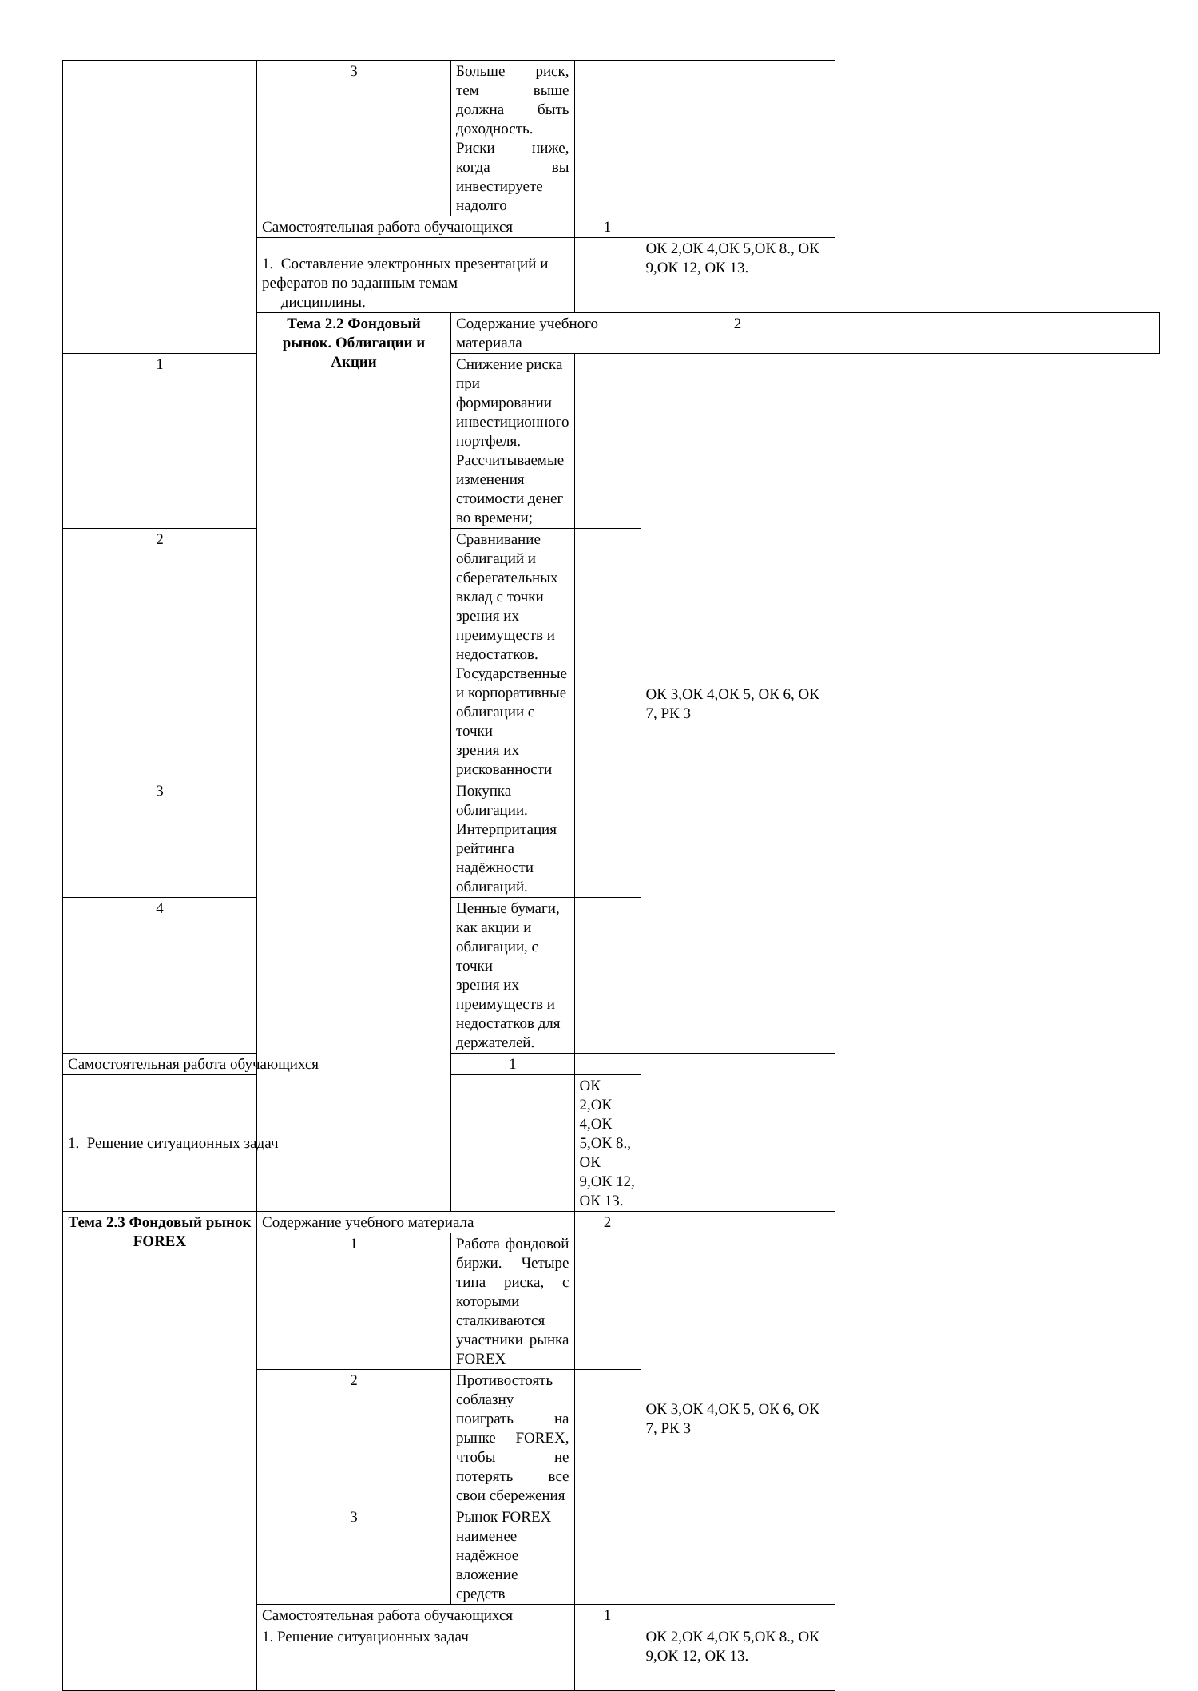| | 3 | Больше риск, тем выше должна быть доходность. Риски ниже, когда вы инвестируете надолго | | | |
| | Самостоятельная работа обучающихся | | 1 | | |
| | 1. Составление электронных презентаций и рефератов по заданным темам дисциплины. | | | ОК 2,ОК 4,ОК 5,ОК 8., ОК 9,ОК 12, ОК 13. | |
| | Тема 2.2 Фондовый рынок. Облигации и Акции | Содержание учебного материала | | 2 | |
| 1 | | Снижение риска при формировании инвестиционного портфеля. Рассчитываемые изменения стоимости денег во времени; | | ОК 3,ОК 4,ОК 5, ОК 6, ОК 7, РК 3 | |
| 2 | | Сравнивание облигаций и сберегательных вклад с точки зрения их преимуществ и недостатков. Государственные и корпоративные облигации с точки зрения их рискованности | | | |
| 3 | | Покупка облигации. Интерпритация рейтинга надёжности облигаций. | | | |
| 4 | | Ценные бумаги, как акции и облигации, с точки зрения их преимуществ и недостатков для держателей. | | | |
| Самостоятельная работа обучающихся | | 1 | | | |
| 1. Решение ситуационных задач | | | ОК 2,ОК 4,ОК 5,ОК 8., ОК 9,ОК 12, ОК 13. | | |
| Тема 2.3 Фондовый рынок FOREX | Содержание учебного материала | | 2 | | |
| | 1 | Работа фондовой биржи. Четыре типа риска, с которыми сталкиваются участники рынка FOREX | | ОК 3,ОК 4,ОК 5, ОК 6, ОК 7, РК 3 | |
| | 2 | Противостоять соблазну поиграть на рынке FOREX, чтобы не потерять все свои сбережения | | | |
| | 3 | Рынок FOREX наименее надёжное вложение средств | | | |
| | Самостоятельная работа обучающихся | | 1 | | |
| | 1. Решение ситуационных задач | | | ОК 2,ОК 4,ОК 5,ОК 8., ОК 9,ОК 12, ОК 13. | |